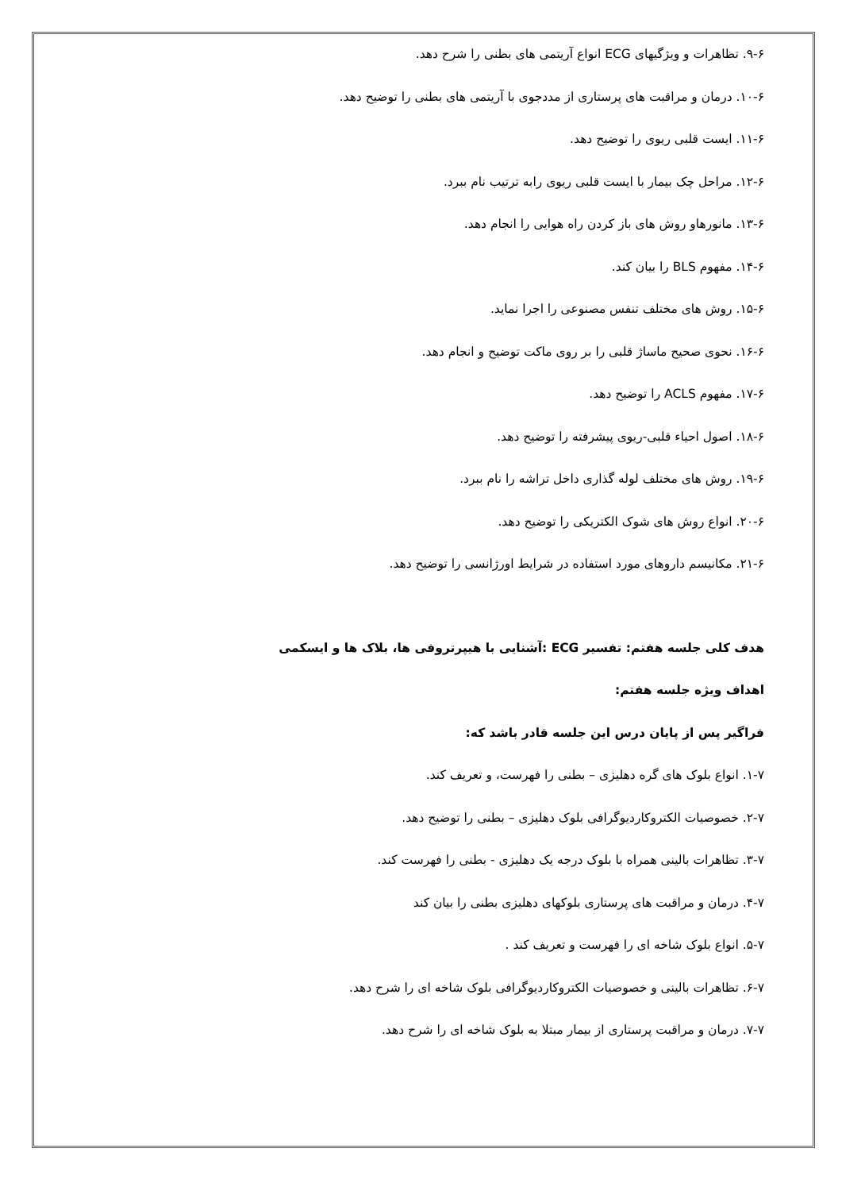۹-۶. تظاهرات و ویژگیهای ECG انواع آریتمی های بطنی را شرح دهد.
۱۰-۶. درمان و مراقبت های پرستاری از مددجوی با آریتمی های بطنی را توضیح دهد.
۱۱-۶. ایست قلبی ریوی را توضیح دهد.
۱۲-۶. مراحل چک بیمار با ایست قلبی ریوی رابه ترتیب نام ببرد.
۱۳-۶. مانورهاو روش های باز کردن راه هوایی را انجام دهد.
۱۴-۶. مفهوم BLS را بیان کند.
۱۵-۶. روش های مختلف تنفس مصنوعی را اجرا نماید.
۱۶-۶. نحوی صحیح ماساژ قلبی را بر روی ماکت توضیح و انجام دهد.
۱۷-۶. مفهوم ACLS را توضیح دهد.
۱۸-۶. اصول احیاء قلبی-ریوی پیشرفته را توضیح دهد.
۱۹-۶. روش های مختلف لوله گذاری داخل تراشه را نام ببرد.
۲۰-۶. انواع روش های شوک الکتریکی را توضیح دهد.
۲۱-۶. مکانیسم داروهای مورد استفاده در شرایط اورژانسی را توضیح دهد.
هدف کلی جلسه هفتم: تفسیر ECG :آشنایی با هیپرتروفی ها، بلاک ها و ایسکمی
اهداف ویژه جلسه هفتم:
فراگیر پس از پایان درس این جلسه قادر باشد که:
۱-۷. انواع بلوک های گره دهلیزی – بطنی را فهرست، و تعریف کند.
۲-۷. خصوصیات الکتروکاردیوگرافی بلوک دهلیزی – بطنی را توضیح دهد.
۳-۷. تظاهرات بالینی همراه با بلوک درجه یک دهلیزی - بطنی را فهرست کند.
۴-۷. درمان و مراقبت های پرستاری بلوکهای دهلیزی بطنی را بیان کند
۵-۷. انواع بلوک شاخه ای را فهرست و تعریف کند .
۶-۷. تظاهرات بالینی و خصوصیات الکتروکاردیوگرافی بلوک شاخه ای را شرح دهد.
۷-۷. درمان و مراقبت پرستاری از بیمار مبتلا به بلوک شاخه ای را شرح دهد.